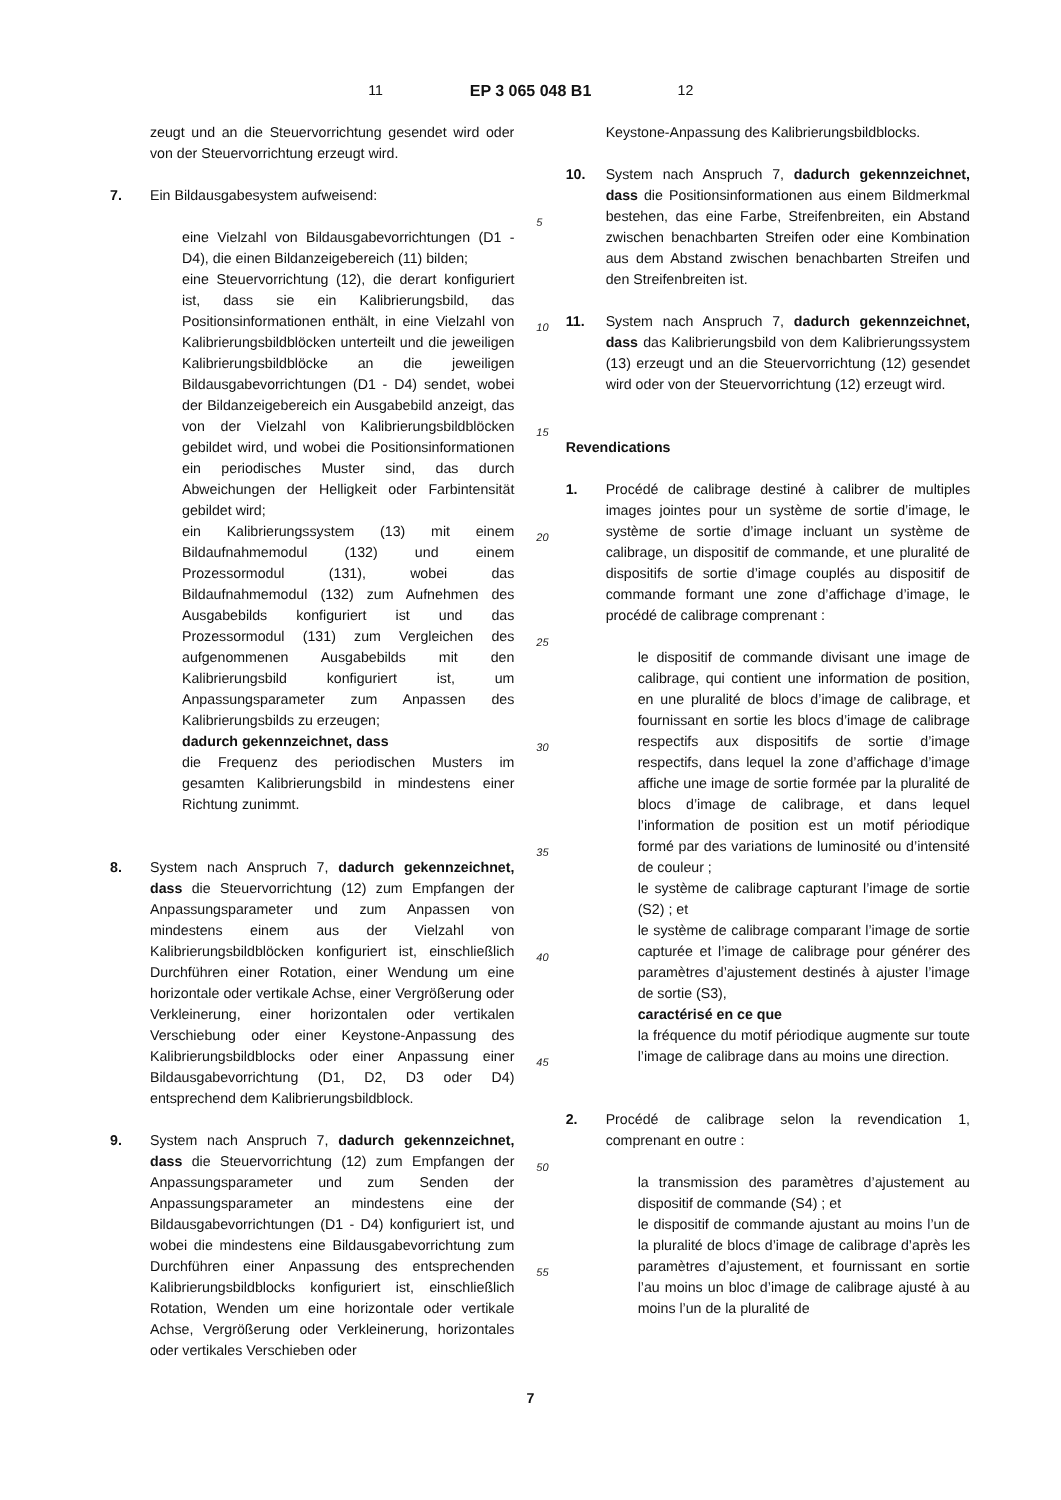11 EP 3 065 048 B1 12
zeugt und an die Steuervorrichtung gesendet wird oder von der Steuervorrichtung erzeugt wird.
7. Ein Bildausgabesystem aufweisend:
eine Vielzahl von Bildausgabevorrichtungen (D1 - D4), die einen Bildanzeigebereich (11) bilden;
eine Steuervorrichtung (12), die derart konfiguriert ist, dass sie ein Kalibrierungsbild, das Positionsinformationen enthält, in eine Vielzahl von Kalibrierungsbildblöcken unterteilt und die jeweiligen Kalibrierungsbildblöcke an die jeweiligen Bildausgabevorrichtungen (D1 - D4) sendet, wobei der Bildanzeigebereich ein Ausgabebild anzeigt, das von der Vielzahl von Kalibrierungsbildblöcken gebildet wird, und wobei die Positionsinformationen ein periodisches Muster sind, das durch Abweichungen der Helligkeit oder Farbintensität gebildet wird;
ein Kalibrierungssystem (13) mit einem Bildaufnahmemodul (132) und einem Prozessormodul (131), wobei das Bildaufnahmemodul (132) zum Aufnehmen des Ausgabebilds konfiguriert ist und das Prozessormodul (131) zum Vergleichen des aufgenommenen Ausgabebilds mit den Kalibrierungsbild konfiguriert ist, um Anpassungsparameter zum Anpassen des Kalibrierungsbilds zu erzeugen;
dadurch gekennzeichnet, dass
die Frequenz des periodischen Musters im gesamten Kalibrierungsbild in mindestens einer Richtung zunimmt.
8. System nach Anspruch 7, dadurch gekennzeichnet, dass die Steuervorrichtung (12) zum Empfangen der Anpassungsparameter und zum Anpassen von mindestens einem aus der Vielzahl von Kalibrierungsbildblöcken konfiguriert ist, einschließlich Durchführen einer Rotation, einer Wendung um eine horizontale oder vertikale Achse, einer Vergrößerung oder Verkleinerung, einer horizontalen oder vertikalen Verschiebung oder einer Keystone-Anpassung des Kalibrierungsbildblocks oder einer Anpassung einer Bildausgabevorrichtung (D1, D2, D3 oder D4) entsprechend dem Kalibrierungsbildblock.
9. System nach Anspruch 7, dadurch gekennzeichnet, dass die Steuervorrichtung (12) zum Empfangen der Anpassungsparameter und zum Senden der Anpassungsparameter an mindestens eine der Bildausgabevorrichtungen (D1 - D4) konfiguriert ist, und wobei die mindestens eine Bildausgabevorrichtung zum Durchführen einer Anpassung des entsprechenden Kalibrierungsbildblocks konfiguriert ist, einschließlich Rotation, Wenden um eine horizontale oder vertikale Achse, Vergrößerung oder Verkleinerung, horizontales oder vertikales Verschieben oder
5
10
15
20
25
30
35
40
45
50
55
Keystone-Anpassung des Kalibrierungsbildblocks.
10. System nach Anspruch 7, dadurch gekennzeichnet, dass die Positionsinformationen aus einem Bildmerkmal bestehen, das eine Farbe, Streifenbreiten, ein Abstand zwischen benachbarten Streifen oder eine Kombination aus dem Abstand zwischen benachbarten Streifen und den Streifenbreiten ist.
11. System nach Anspruch 7, dadurch gekennzeichnet, dass das Kalibrierungsbild von dem Kalibrierungssystem (13) erzeugt und an die Steuervorrichtung (12) gesendet wird oder von der Steuervorrichtung (12) erzeugt wird.
Revendications
1. Procédé de calibrage destiné à calibrer de multiples images jointes pour un système de sortie d’image, le système de sortie d’image incluant un système de calibrage, un dispositif de commande, et une pluralité de dispositifs de sortie d’image couplés au dispositif de commande formant une zone d’affichage d’image, le procédé de calibrage comprenant :
le dispositif de commande divisant une image de calibrage, qui contient une information de position, en une pluralité de blocs d’image de calibrage, et fournissant en sortie les blocs d’image de calibrage respectifs aux dispositifs de sortie d’image respectifs, dans lequel la zone d’affichage d’image affiche une image de sortie formée par la pluralité de blocs d’image de calibrage, et dans lequel l’information de position est un motif périodique formé par des variations de luminosité ou d’intensité de couleur ;
le système de calibrage capturant l’image de sortie (S2) ; et
le système de calibrage comparant l’image de sortie capturée et l’image de calibrage pour générer des paramètres d’ajustement destinés à ajuster l’image de sortie (S3),
caractérisé en ce que
la fréquence du motif périodique augmente sur toute l’image de calibrage dans au moins une direction.
2. Procédé de calibrage selon la revendication 1, comprenant en outre :
la transmission des paramètres d’ajustement au dispositif de commande (S4) ; et
le dispositif de commande ajustant au moins l’un de la pluralité de blocs d’image de calibrage d’après les paramètres d’ajustement, et fournissant en sortie l’au moins un bloc d’image de calibrage ajusté à au moins l’un de la pluralité de
7